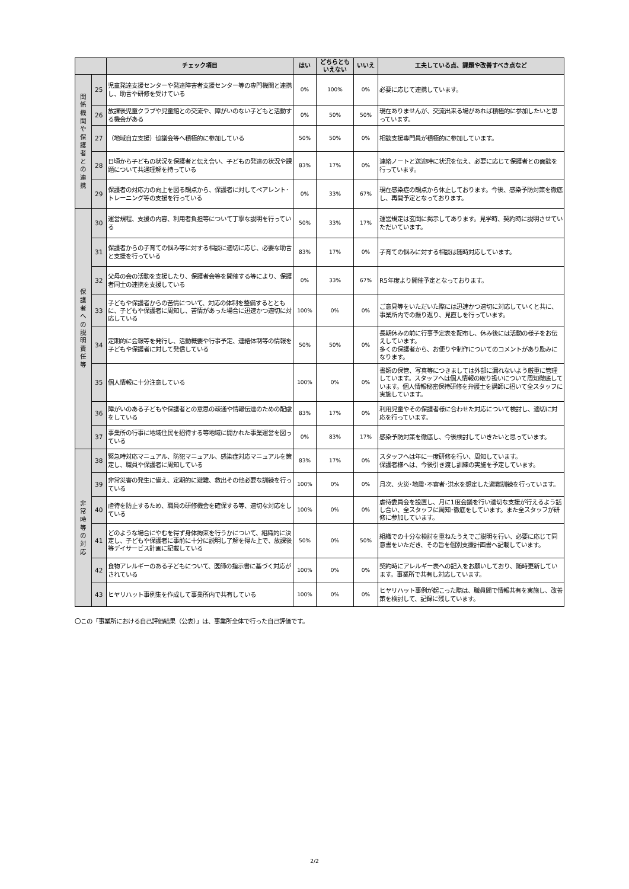| | | チェック項目 | はい | どちらとも いえない | いいえ | 工夫している点、課題や改善すべき点など |
| --- | --- | --- | --- | --- | --- | --- |
| 関 係 機 関 や 保 護 者 と の 連 携 | 25 | 児童発達支援センターや発達障害者支援センター等の専門機関と連携し、助言や研修を受けている | 0% | 100% | 0% | 必要に応じて連携しています。 |
| | 26 | 放課後児童クラブや児童館との交流や、障がいのない子どもと活動する機会がある | 0% | 50% | 50% | 現在ありませんが、交流出来る場があれば積極的に参加したいと思っています。 |
| | 27 | （地域自立支援）協議会等へ積極的に参加している | 50% | 50% | 0% | 相談支援専門員が積極的に参加しています。 |
| | 28 | 日頃から子どもの状況を保護者と伝え合い、子どもの発達の状況や課題について共通理解を持っている | 83% | 17% | 0% | 連絡ノートと送迎時に状況を伝え、必要に応じて保護者との面談を行っています。 |
| | 29 | 保護者の対応力の向上を図る観点から、保護者に対してペアレント･トレーニング等の支援を行っている | 0% | 33% | 67% | 現在感染症の観点から休止しております。今後、感染予防対策を徹底し、再開予定となっております。 |
| 保 護 者 へ の 説 明 責 任 等 | 30 | 運営規程、支援の内容、利用者負担等について丁寧な説明を行っている | 50% | 33% | 17% | 運営規定は玄関に掲示してあります。見学時、契約時に説明させていただいています。 |
| | 31 | 保護者からの子育ての悩み等に対する相談に適切に応じ、必要な助言と支援を行っている | 83% | 17% | 0% | 子育ての悩みに対する相談は随時対応しています。 |
| | 32 | 父母の会の活動を支援したり、保護者会等を開催する等により、保護者同士の連携を支援している | 0% | 33% | 67% | R5年度より開催予定となっております。 |
| | 33 | 子どもや保護者からの苦情について、対応の体制を整備するとともに、子どもや保護者に周知し、苦情があった場合に迅速かつ適切に対応している | 100% | 0% | 0% | ご意見等をいただいた際には迅速かつ適切に対応していくと共に、事業所内での振り返り、見直しを行っています。 |
| | 34 | 定期的に会報等を発行し、活動概要や行事予定、連絡体制等の情報を子どもや保護者に対して発信している | 50% | 50% | 0% | 長期休みの前に行事予定表を配布し、休み後には活動の様子をお伝えしています。 多くの保護者から、お便りや制作についてのコメントがあり励みになります。 |
| | 35 | 個人情報に十分注意している | 100% | 0% | 0% | 書類の保管、写真等につきましては外部に漏れないよう厳重に管理しています。スタッフへは個人情報の取り扱いについて周知徹底しています。個人情報秘密保持研修を弁護士を講師に招いて全スタッフに実施しています。 |
| | 36 | 障がいのある子どもや保護者との意思の疎通や情報伝達のための配慮をしている | 83% | 17% | 0% | 利用児童やその保護者様に合わせた対応について検討し、適切に対応を行っています。 |
| | 37 | 事業所の行事に地域住民を招待する等地域に開かれた事業運営を図っている | 0% | 83% | 17% | 感染予防対策を徹底し、今後検討していきたいと思っています。 |
| 非 常 時 等 の 対 応 | 38 | 緊急時対応マニュアル、防犯マニュアル、感染症対応マニュアルを策定し、職員や保護者に周知している | 83% | 17% | 0% | スタッフへは年に一度研修を行い、周知しています。 保護者様へは、今後引き渡し訓練の実施を予定しています。 |
| | 39 | 非常災害の発生に備え、定期的に避難、救出その他必要な訓練を行っている | 100% | 0% | 0% | 月次、火災･地震･不審者･洪水を想定した避難訓練を行っています。 |
| | 40 | 虐待を防止するため、職員の研修機会を確保する等、適切な対応をしている | 100% | 0% | 0% | 虐待委員会を設置し、月に1度会議を行い適切な支援が行えるよう話し合い、全スタッフに周知･徹底をしています。また全スタッフが研修に参加しています。 |
| | 41 | どのような場合にやむを得ず身体拘束を行うかについて、組織的に決定し、子どもや保護者に事前に十分に説明し了解を得た上で、放課後等デイサービス計画に記載している | 50% | 0% | 50% | 組織での十分な検討を重ねたうえでご説明を行い、必要に応じて同意書をいただき、その旨を個別支援計画書へ記載しています。 |
| | 42 | 食物アレルギーのある子どもについて、医師の指示書に基づく対応がされている | 100% | 0% | 0% | 契約時にアレルギー表への記入をお願いしており、随時更新しています。事業所で共有し対応しています。 |
| | 43 | ヒヤリハット事例集を作成して事業所内で共有している | 100% | 0% | 0% | ヒヤリハット事例が起こった際は、職員間で情報共有を実施し、改善策を検討して、記録に残しています。 |
〇この「事業所における自己評価結果（公表）」は、事業所全体で行った自己評価です。
2/2